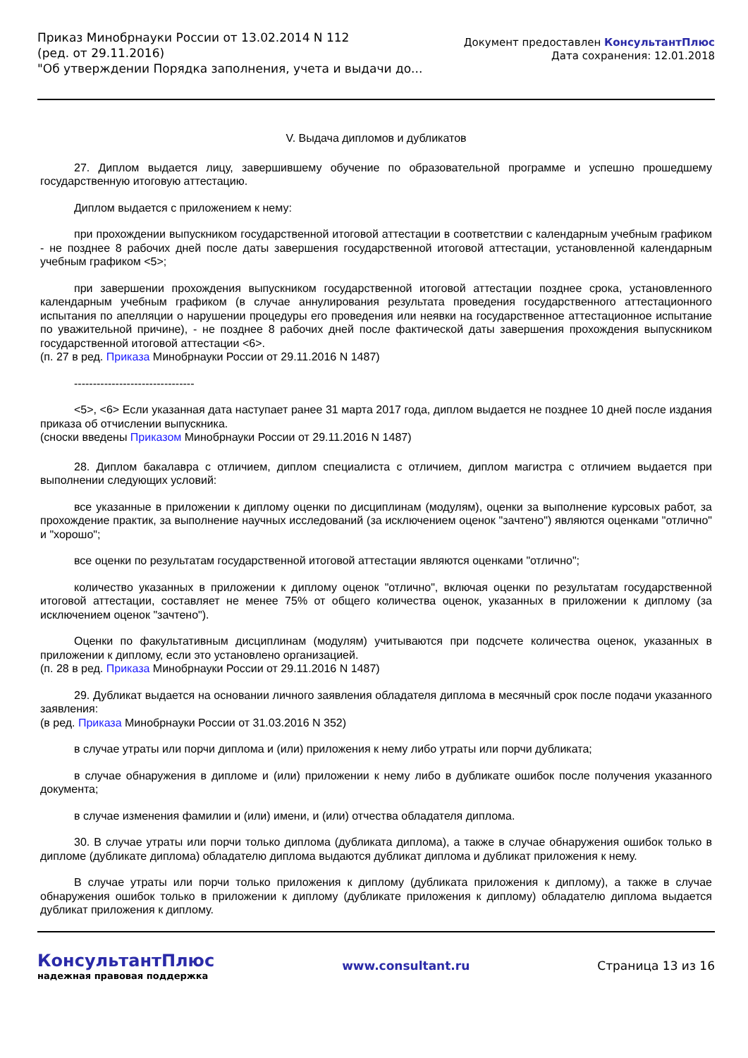Приказ Минобрнауки России от 13.02.2014 N 112
(ред. от 29.11.2016)
"Об утверждении Порядка заполнения, учета и выдачи до...
Документ предоставлен КонсультантПлюс
Дата сохранения: 12.01.2018
V. Выдача дипломов и дубликатов
27. Диплом выдается лицу, завершившему обучение по образовательной программе и успешно прошедшему государственную итоговую аттестацию.
Диплом выдается с приложением к нему:
при прохождении выпускником государственной итоговой аттестации в соответствии с календарным учебным графиком - не позднее 8 рабочих дней после даты завершения государственной итоговой аттестации, установленной календарным учебным графиком <5>;
при завершении прохождения выпускником государственной итоговой аттестации позднее срока, установленного календарным учебным графиком (в случае аннулирования результата проведения государственного аттестационного испытания по апелляции о нарушении процедуры его проведения или неявки на государственное аттестационное испытание по уважительной причине), - не позднее 8 рабочих дней после фактической даты завершения прохождения выпускником государственной итоговой аттестации <6>.
(п. 27 в ред. Приказа Минобрнауки России от 29.11.2016 N 1487)
--------------------------------
<5>, <6> Если указанная дата наступает ранее 31 марта 2017 года, диплом выдается не позднее 10 дней после издания приказа об отчислении выпускника.
(сноски введены Приказом Минобрнауки России от 29.11.2016 N 1487)
28. Диплом бакалавра с отличием, диплом специалиста с отличием, диплом магистра с отличием выдается при выполнении следующих условий:
все указанные в приложении к диплому оценки по дисциплинам (модулям), оценки за выполнение курсовых работ, за прохождение практик, за выполнение научных исследований (за исключением оценок "зачтено") являются оценками "отлично" и "хорошо";
все оценки по результатам государственной итоговой аттестации являются оценками "отлично";
количество указанных в приложении к диплому оценок "отлично", включая оценки по результатам государственной итоговой аттестации, составляет не менее 75% от общего количества оценок, указанных в приложении к диплому (за исключением оценок "зачтено").
Оценки по факультативным дисциплинам (модулям) учитываются при подсчете количества оценок, указанных в приложении к диплому, если это установлено организацией.
(п. 28 в ред. Приказа Минобрнауки России от 29.11.2016 N 1487)
29. Дубликат выдается на основании личного заявления обладателя диплома в месячный срок после подачи указанного заявления:
(в ред. Приказа Минобрнауки России от 31.03.2016 N 352)
в случае утраты или порчи диплома и (или) приложения к нему либо утраты или порчи дубликата;
в случае обнаружения в дипломе и (или) приложении к нему либо в дубликате ошибок после получения указанного документа;
в случае изменения фамилии и (или) имени, и (или) отчества обладателя диплома.
30. В случае утраты или порчи только диплома (дубликата диплома), а также в случае обнаружения ошибок только в дипломе (дубликате диплома) обладателю диплома выдаются дубликат диплома и дубликат приложения к нему.
В случае утраты или порчи только приложения к диплому (дубликата приложения к диплому), а также в случае обнаружения ошибок только в приложении к диплому (дубликате приложения к диплому) обладателю диплома выдается дубликат приложения к диплому.
КонсультантПлюс
надежная правовая поддержка
www.consultant.ru Страница 13 из 16